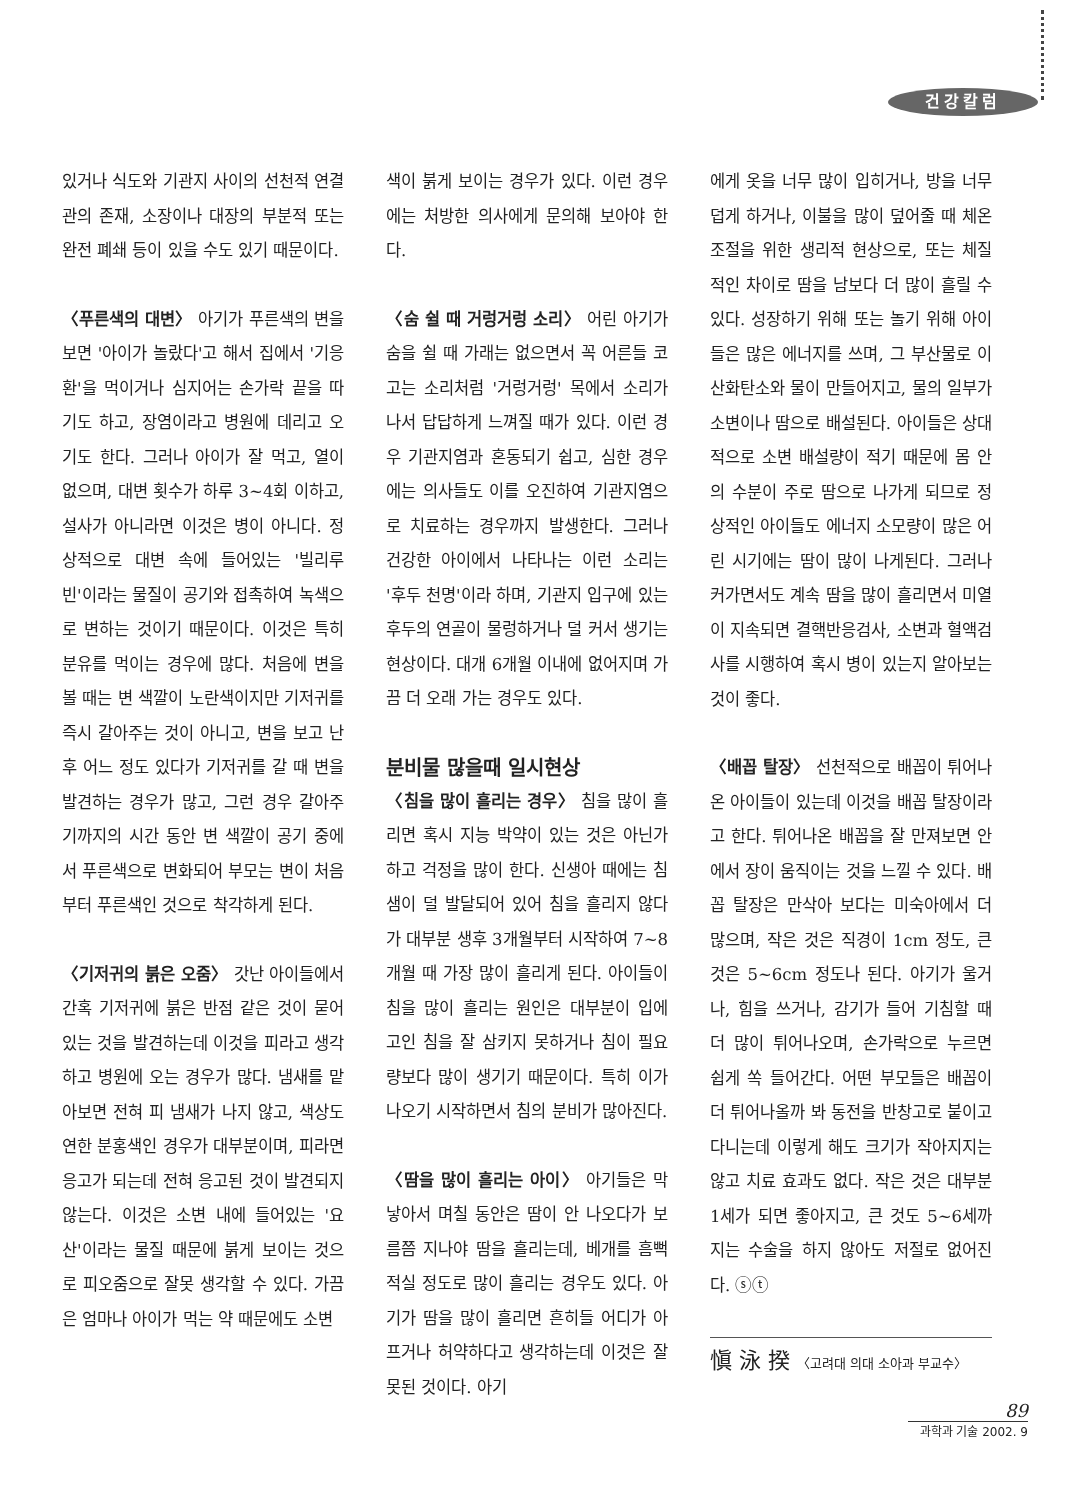건강칼럼
있거나 식도와 기관지 사이의 선천적 연결관의 존재, 소장이나 대장의 부분적 또는 완전 폐쇄 등이 있을 수도 있기 때문이다.
〈푸른색의 대변〉 아기가 푸른색의 변을 보면 '아이가 놀랐다'고 해서 집에서 '기응환'을 먹이거나 심지어는 손가락 끝을 따기도 하고, 장염이라고 병원에 데리고 오기도 한다. 그러나 아이가 잘 먹고, 열이 없으며, 대변 횟수가 하루 3~4회 이하고, 설사가 아니라면 이것은 병이 아니다. 정상적으로 대변 속에 들어있는 '빌리루빈'이라는 물질이 공기와 접촉하여 녹색으로 변하는 것이기 때문이다. 이것은 특히 분유를 먹이는 경우에 많다. 처음에 변을 볼 때는 변 색깔이 노란색이지만 기저귀를 즉시 갈아주는 것이 아니고, 변을 보고 난 후 어느 정도 있다가 기저귀를 갈 때 변을 발견하는 경우가 많고, 그런 경우 갈아주기까지의 시간 동안 변 색깔이 공기 중에서 푸른색으로 변화되어 부모는 변이 처음부터 푸른색인 것으로 착각하게 된다.
〈기저귀의 붉은 오줌〉 갓난 아이들에서 간혹 기저귀에 붉은 반점 같은 것이 묻어 있는 것을 발견하는데 이것을 피라고 생각하고 병원에 오는 경우가 많다. 냄새를 맡아보면 전혀 피 냄새가 나지 않고, 색상도 연한 분홍색인 경우가 대부분이며, 피라면 응고가 되는데 전혀 응고된 것이 발견되지 않는다. 이것은 소변 내에 들어있는 '요산'이라는 물질 때문에 붉게 보이는 것으로 피오줌으로 잘못 생각할 수 있다. 가끔은 엄마나 아이가 먹는 약 때문에도 소변
색이 붉게 보이는 경우가 있다. 이런 경우에는 처방한 의사에게 문의해 보아야 한다.
〈숨 쉴 때 거렁거렁 소리〉 어린 아기가 숨을 쉴 때 가래는 없으면서 꼭 어른들 코 고는 소리처럼 '거렁거렁' 목에서 소리가 나서 답답하게 느껴질 때가 있다. 이런 경우 기관지염과 혼동되기 쉽고, 심한 경우에는 의사들도 이를 오진하여 기관지염으로 치료하는 경우까지 발생한다. 그러나 건강한 아이에서 나타나는 이런 소리는 '후두 천명'이라 하며, 기관지 입구에 있는 후두의 연골이 물렁하거나 덜 커서 생기는 현상이다. 대개 6개월 이내에 없어지며 가끔 더 오래 가는 경우도 있다.
분비물 많을때 일시현상
〈침을 많이 흘리는 경우〉 침을 많이 흘리면 혹시 지능 박약이 있는 것은 아닌가 하고 걱정을 많이 한다. 신생아 때에는 침샘이 덜 발달되어 있어 침을 흘리지 않다가 대부분 생후 3개월부터 시작하여 7~8개월 때 가장 많이 흘리게 된다. 아이들이 침을 많이 흘리는 원인은 대부분이 입에 고인 침을 잘 삼키지 못하거나 침이 필요량보다 많이 생기기 때문이다. 특히 이가 나오기 시작하면서 침의 분비가 많아진다.
〈땀을 많이 흘리는 아이〉 아기들은 막 낳아서 며칠 동안은 땀이 안 나오다가 보름쯤 지나야 땀을 흘리는데, 베개를 흠뻑 적실 정도로 많이 흘리는 경우도 있다. 아기가 땀을 많이 흘리면 흔히들 어디가 아프거나 허약하다고 생각하는데 이것은 잘못된 것이다. 아기
에게 옷을 너무 많이 입히거나, 방을 너무 덥게 하거나, 이불을 많이 덮어줄 때 체온 조절을 위한 생리적 현상으로, 또는 체질적인 차이로 땀을 남보다 더 많이 흘릴 수 있다. 성장하기 위해 또는 놀기 위해 아이들은 많은 에너지를 쓰며, 그 부산물로 이산화탄소와 물이 만들어지고, 물의 일부가 소변이나 땀으로 배설된다. 아이들은 상대적으로 소변 배설량이 적기 때문에 몸 안의 수분이 주로 땀으로 나가게 되므로 정상적인 아이들도 에너지 소모량이 많은 어린 시기에는 땀이 많이 나게된다. 그러나 커가면서도 계속 땀을 많이 흘리면서 미열이 지속되면 결핵반응검사, 소변과 혈액검사를 시행하여 혹시 병이 있는지 알아보는 것이 좋다.
〈배꼽 탈장〉 선천적으로 배꼽이 튀어나온 아이들이 있는데 이것을 배꼽 탈장이라고 한다. 튀어나온 배꼽을 잘 만져보면 안에서 장이 움직이는 것을 느낄 수 있다. 배꼽 탈장은 만삭아 보다는 미숙아에서 더 많으며, 작은 것은 직경이 1cm 정도, 큰 것은 5~6cm 정도나 된다. 아기가 울거나, 힘을 쓰거나, 감기가 들어 기침할 때 더 많이 튀어나오며, 손가락으로 누르면 쉽게 쏙 들어간다. 어떤 부모들은 배꼽이 더 튀어나올까 봐 동전을 반창고로 붙이고 다니는데 이렇게 해도 크기가 작아지지는 않고 치료 효과도 없다. 작은 것은 대부분 1세가 되면 좋아지고, 큰 것도 5~6세까지는 수술을 하지 않아도 저절로 없어진다. ⓢⓣ
愼 泳 揆 〈고려대 의대 소아과 부교수〉
89
과학과 기술 2002. 9